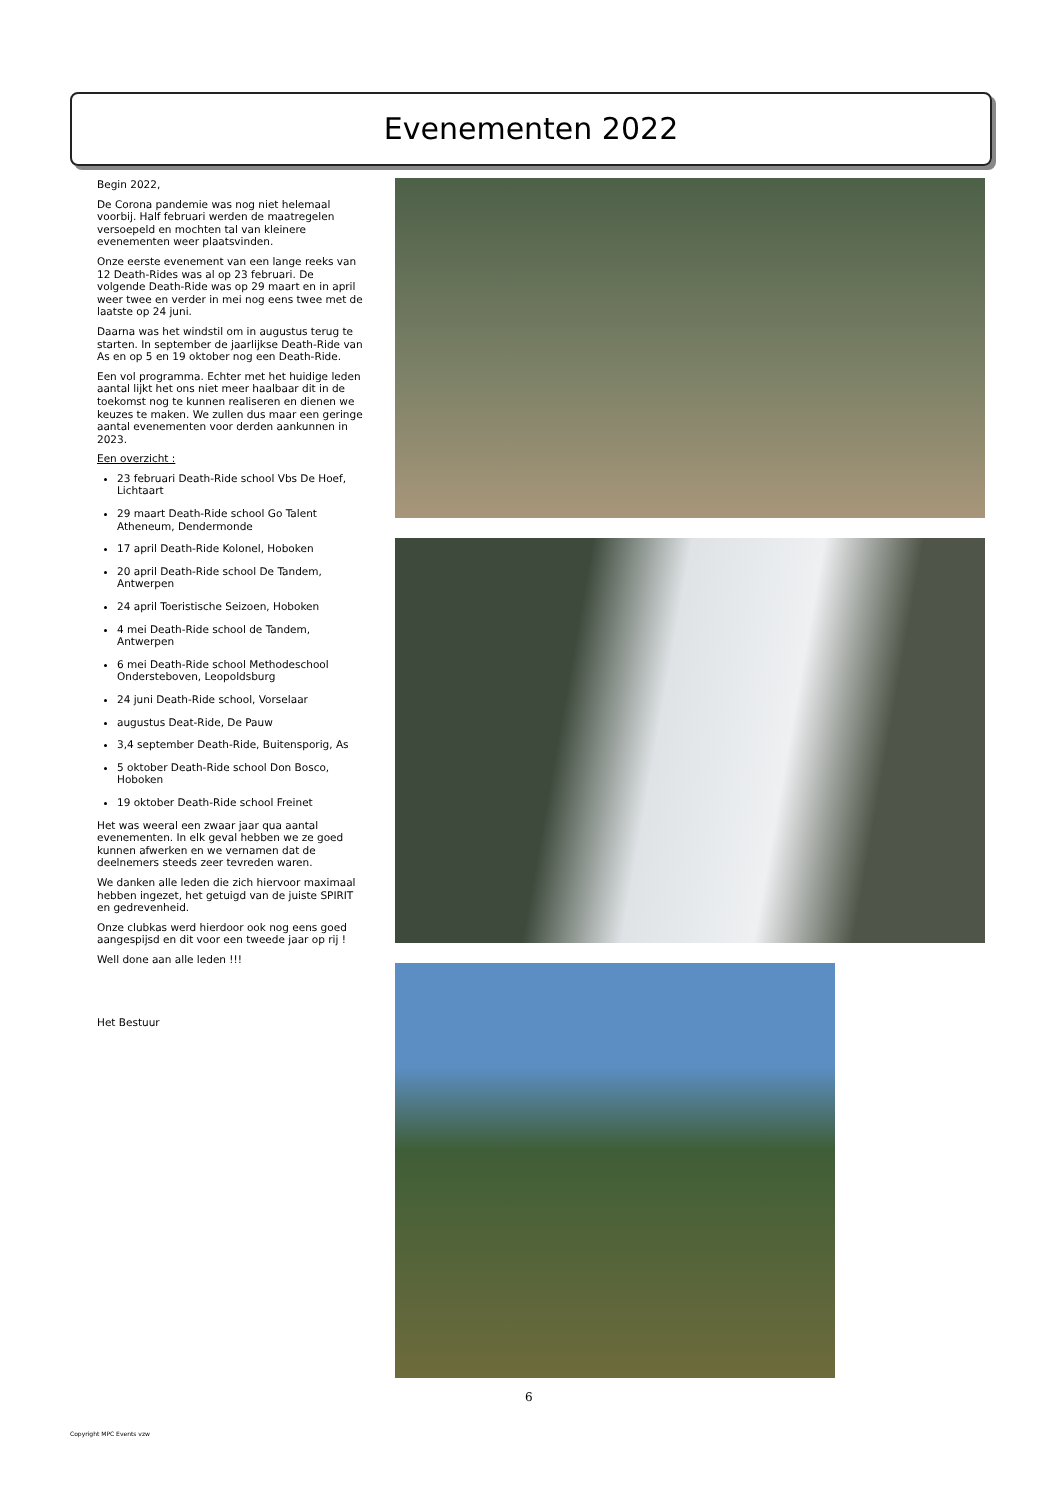Evenementen 2022
Begin 2022,
De Corona pandemie was nog niet helemaal voorbij. Half februari werden de maatregelen versoepeld en mochten tal van kleinere evenementen weer plaatsvinden.
Onze eerste evenement van een lange reeks van 12 Death-Rides was al op 23 februari. De volgende Death-Ride was op 29 maart en in april weer twee en verder in mei nog eens twee met de laatste op 24 juni.
Daarna was het windstil om in augustus terug te starten. In september de jaarlijkse Death-Ride van As en op 5 en 19 oktober nog een Death-Ride.
Een vol programma. Echter met het huidige leden aantal lijkt het ons niet meer haalbaar dit in de toekomst nog te kunnen realiseren en dienen we keuzes te maken. We zullen dus maar een geringe aantal evenementen voor derden aankunnen in 2023.
Een overzicht :
23 februari Death-Ride school Vbs De Hoef, Lichtaart
29 maart Death-Ride school Go Talent Atheneum, Dendermonde
17 april Death-Ride Kolonel, Hoboken
20 april Death-Ride school De Tandem, Antwerpen
24 april Toeristische Seizoen, Hoboken
4 mei Death-Ride school de Tandem, Antwerpen
6 mei Death-Ride school Methodeschool Ondersteboven, Leopoldsburg
24 juni Death-Ride school, Vorselaar
augustus Deat-Ride, De Pauw
3,4 september Death-Ride, Buitensporig, As
5 oktober Death-Ride school Don Bosco, Hoboken
19 oktober Death-Ride school Freinet
Het was weeral een zwaar jaar qua aantal evenementen. In elk geval hebben we ze goed kunnen afwerken en we vernamen dat de deelnemers steeds zeer tevreden waren.
We danken alle leden die zich hiervoor maximaal hebben ingezet, het getuigd van de juiste SPIRIT en gedrevenheid.
Onze clubkas werd hierdoor ook nog eens goed aangespijsd en dit voor een tweede jaar op rij !
Well done aan alle leden !!!
Het Bestuur
6
Copyright MPC Events vzw